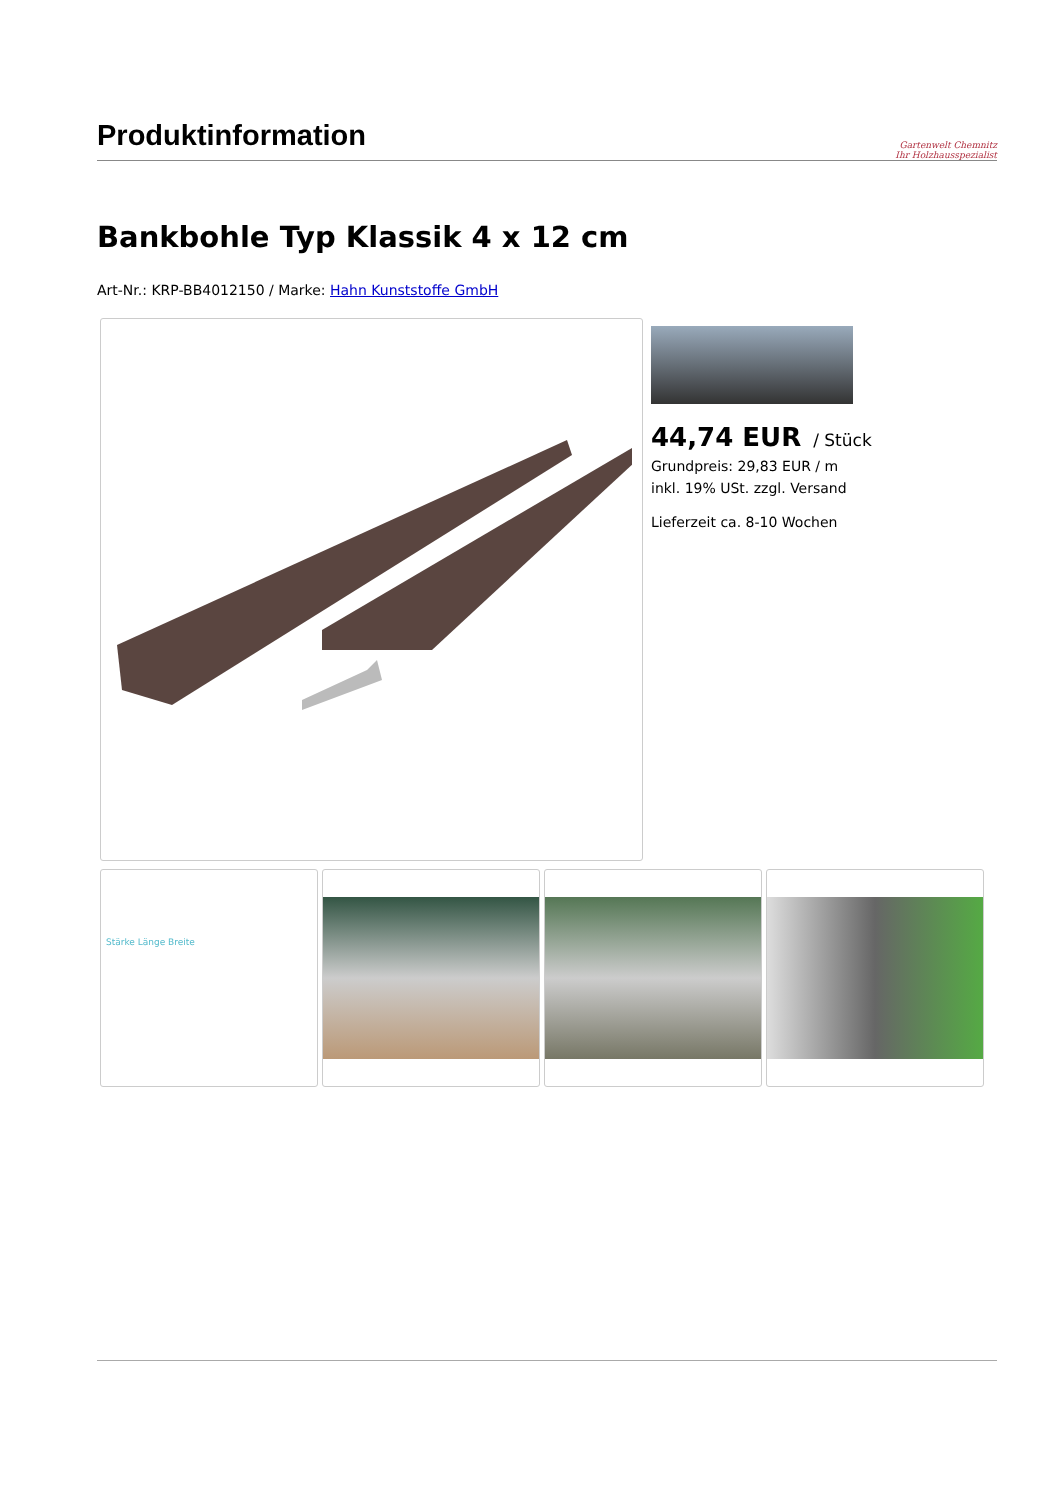Produktinformation
Gartenwelt Chemnitz
Ihr Holzhausspezialist
Bankbohle Typ Klassik 4 x 12 cm
Art-Nr.: KRP-BB4012150 / Marke: Hahn Kunststoffe GmbH
44,74 EUR / Stück
Grundpreis: 29,83 EUR / m
inkl. 19% USt. zzgl. Versand
Lieferzeit ca. 8-10 Wochen
Stärke Länge Breite